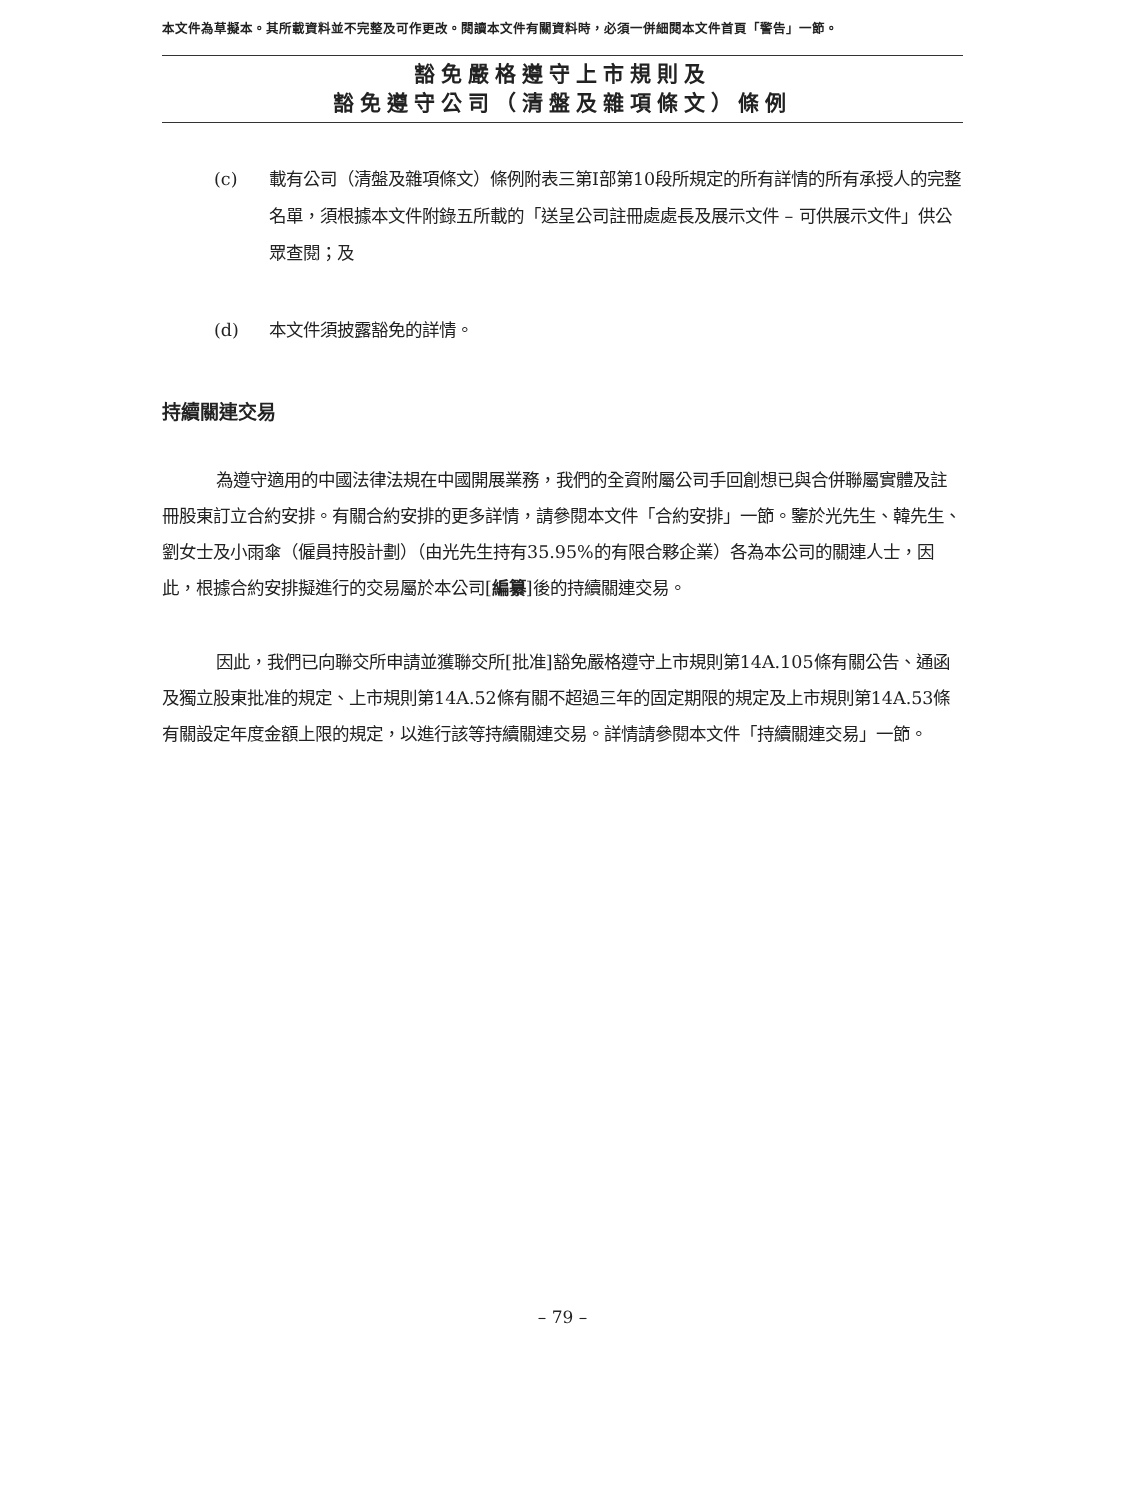本文件為草擬本。其所載資料並不完整及可作更改。閱讀本文件有關資料時，必須一併細閱本文件首頁「警告」一節。
豁免嚴格遵守上市規則及
豁免遵守公司（清盤及雜項條文）條例
(c) 載有公司（清盤及雜項條文）條例附表三第I部第10段所規定的所有詳情的所有承授人的完整名單，須根據本文件附錄五所載的「送呈公司註冊處處長及展示文件 – 可供展示文件」供公眾查閱；及
(d) 本文件須披露豁免的詳情。
持續關連交易
為遵守適用的中國法律法規在中國開展業務，我們的全資附屬公司手回創想已與合併聯屬實體及註冊股東訂立合約安排。有關合約安排的更多詳情，請參閱本文件「合約安排」一節。鑒於光先生、韓先生、劉女士及小雨傘（僱員持股計劃）（由光先生持有35.95%的有限合夥企業）各為本公司的關連人士，因此，根據合約安排擬進行的交易屬於本公司[編纂]後的持續關連交易。
因此，我們已向聯交所申請並獲聯交所[批准]豁免嚴格遵守上市規則第14A.105條有關公告、通函及獨立股東批准的規定、上市規則第14A.52條有關不超過三年的固定期限的規定及上市規則第14A.53條有關設定年度金額上限的規定，以進行該等持續關連交易。詳情請參閱本文件「持續關連交易」一節。
– 79 –